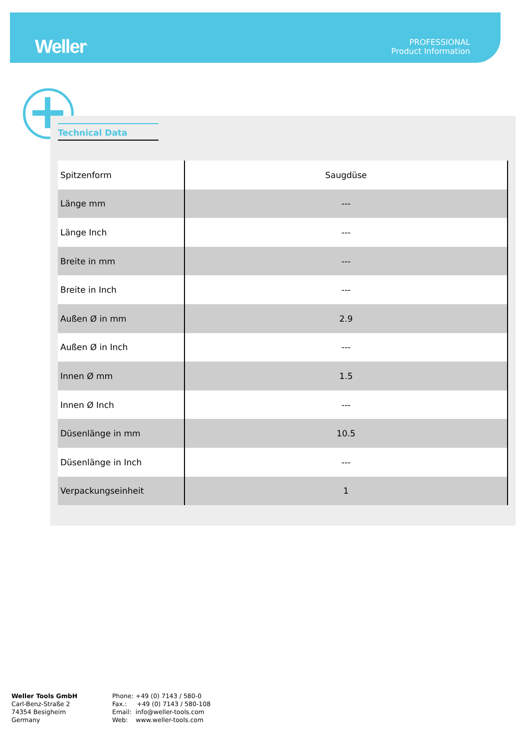Weller<sup>®</sup>
PROFESSIONAL
Product Information
Technical Data
| Spitzenform | Saugdüse |
| Länge mm | --- |
| Länge Inch | --- |
| Breite in mm | --- |
| Breite in Inch | --- |
| Außen Ø in mm | 2.9 |
| Außen Ø in Inch | --- |
| Innen Ø mm | 1.5 |
| Innen Ø Inch | --- |
| Düsenlänge in mm | 10.5 |
| Düsenlänge in Inch | --- |
| Verpackungseinheit | 1 |
Weller Tools GmbH
Carl-Benz-Straße 2
74354 Besigheim
Germany
Phone: +49 (0) 7143 / 580-0
Fax.: +49 (0) 7143 / 580-108
Email: info@weller-tools.com
Web: www.weller-tools.com